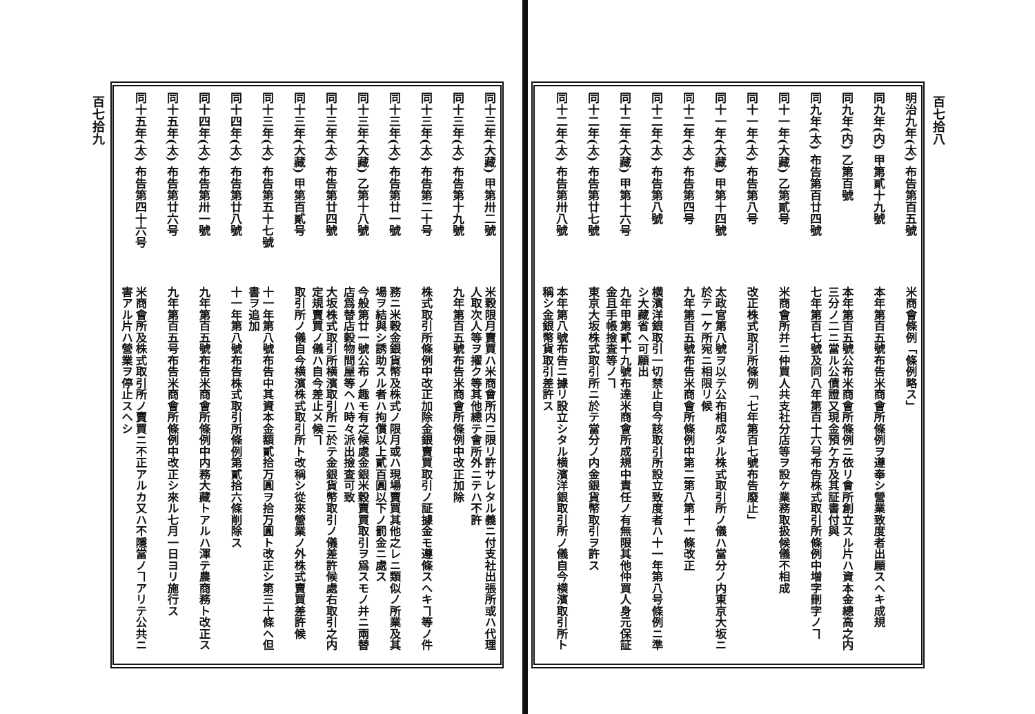百七拾八
明治九年(太) 布告第百五號
米商會條例「條例略ス」
同九年(内) 甲第貳十九號
本年第百五號布告米商會所條例ヲ遵奉シ營業致度者出願スヘキ成規
同九年(内) 乙第百號
本年第百五號公布米商會所條例ニ依リ會所創立スル片ハ資本金總高之内三分ノ二ニ當ル公債證又現金預ケ方及其証書付與
同九年(太) 布告第百廿四號
七年第百七號及同八年第百十六号布告株式取引所條例中増字刪字ノヿ
同十一年(大藏) 乙第貳号
米商會所并ニ仲買人共支社分店等ヲ設ケ業務取扱候儀不相成
同十一年(太) 布告第八号
改正株式取引所條例「七年第百七號布告廢止」
同十一年(大藏) 甲第十四號
太政官第八號ヲ以テ公布相成タル株式取引所ノ儀ハ當分ノ内東京大坂ニ於テ一ケ所宛ニ相限リ候
同十二年(太) 布告第四号
九年第百五號布告米商會所條例中第二第八第十一條改正
同十二年(太) 布告第八號
横濱洋銀取引一切禁止自今該取引所設立致度者ハ十一年第八号條例ニ準シ大藏省ヘ可願出
同十二年(大藏) 甲第十六号
九年甲第貳十九號布達米商會所成規中責任ノ有無限其他仲買人身元保証金且手帳撿査等ノヿ
同十二年(太) 布告第廿七號
東京大坂株式取引所ニ於テ當分ノ内金銀貨幣取引ヲ許ス
同十二年(太) 布告第卅八號
本年第八號布告ニ據リ設立シタル横濱洋銀取引所ノ儀自今横濱取引所ト稱シ金銀幣貨取引差許ス
同十三年(大藏) 甲第卅二號
米穀限月賣買ハ米商會所内ニ限リ許サレタル義ニ付支社出張所或ハ代理人取次人等ヲ擢ク等其他總テ會所外ニテハ不許
同十三年(太) 布告第十九號
九年第百五號布告米商會所條例中改正加除
同十三年(太) 布告第二十号
株式取引所條例中改正加除金銀賣買取引ノ証據金モ遵條スヘキヿ等ノ件
同十三年(太) 布告第廿一號
務ニ米穀金銀貨幣及株式ノ限月或ハ現場賣買其他之レニ類似ノ所業及其場ヲ結與シ誘助スル者ハ拘償以上貳百圓以下ノ罰金ニ處ス
同十三年(大藏) 乙第十八號
今般第廿一號公布ノ趣モ有之候處金銀米穀賣買取引ヲ爲スモノ并ニ兩替店爲替店穀物問屋等ヘハ時々派出撿査可致
同十三年(太) 布告第廿四號
大坂株式取引所横濱取引所ニ於テ金銀貨幣取引ノ儀差許候處右取引之内定規賣買ノ儀ハ自今差止メ候ヿ
同十三年(大藏) 甲第百貳号
取引所ノ儀自今横濱株式取引所ト改稱シ從來營業ノ外株式賣買差許候
同十三年(太) 布告第五十七號
十一年第八號布告中其資本金額貳拾万圓ヲ拾万圓ト改正シ第三十條ヘ但書ヲ追加
同十四年(太) 布告第廿八號
十一年第八號布告株式取引所條例第貳拾六條削除ス
同十四年(太) 布告第卅一號
九年第百五號布告米商會所條例中内務大藏トアルハ渾テ農商務ト改正ス
同十五年(太) 布告第廿六号
九年第百五号布告米商會所條例中改正シ來ル七月一日ヨリ施行ス
同十五年(太) 布告第四十六号
米商會所及株式取引所ノ賣買ニ不正アルカ又ハ不隱當ノヿアリテ公共ニ害アル片ハ營業ヲ停止スヘシ
百七拾九